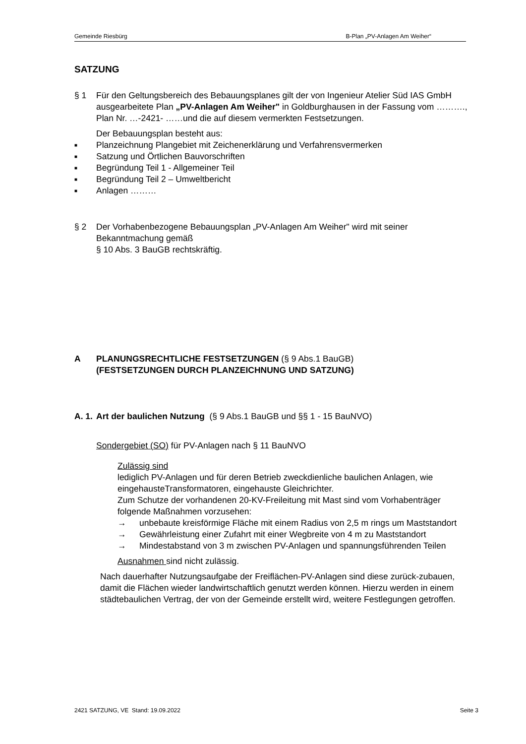Gemeinde Riesbürg B-Plan „PV-Anlagen Am Weiher“
SATZUNG
§ 1 Für den Geltungsbereich des Bebauungsplanes gilt der von Ingenieur Atelier Süd IAS GmbH ausgearbeitete Plan „PV-Anlagen Am Weiher" in Goldburghausen in der Fassung vom ………., Plan Nr. …-2421- ……und die auf diesem vermerkten Festsetzungen.
Der Bebauungsplan besteht aus:
■ Planzeichnung Plangebiet mit Zeichenerklärung und Verfahrensvermerken
■ Satzung und Örtlichen Bauvorschriften
■ Begründung Teil 1 - Allgemeiner Teil
■ Begründung Teil 2 – Umweltbericht
■ Anlagen ………
§ 2 Der Vorhabenbezogene Bebauungsplan „PV-Anlagen Am Weiher" wird mit seiner Bekanntmachung gemäß
§ 10 Abs. 3 BauGB rechtskräftig.
A PLANUNGSRECHTLICHE FESTSETZUNGEN (§ 9 Abs.1 BauGB)
(FESTSETZUNGEN DURCH PLANZEICHNUNG UND SATZUNG)
A. 1.
Art der baulichen Nutzung (§ 9 Abs.1 BauGB und §§ 1 - 15 BauNVO)
Sondergebiet (SO) für PV-Anlagen nach § 11 BauNVO
Zulässig sind
lediglich PV-Anlagen und für deren Betrieb zweckdienliche baulichen Anlagen, wie eingehausteTransformatoren, eingehauste Gleichrichter.
Zum Schutze der vorhandenen 20-KV-Freileitung mit Mast sind vom Vorhabenträger folgende Maßnahmen vorzusehen:
→ unbebaute kreisförmige Fläche mit einem Radius von 2,5 m rings um Maststandort
→ Gewährleistung einer Zufahrt mit einer Wegbreite von 4 m zu Maststandort
→ Mindestabstand von 3 m zwischen PV-Anlagen und spannungsführenden Teilen
Ausnahmen sind nicht zulässig.
Nach dauerhafter Nutzungsaufgabe der Freiflächen-PV-Anlagen sind diese zurück-zubauen, damit die Flächen wieder landwirtschaftlich genutzt werden können. Hierzu werden in einem städtebaulichen Vertrag, der von der Gemeinde erstellt wird, weitere Festlegungen getroffen.
2421 SATZUNG, VE Stand: 19.09.2022 Seite 3